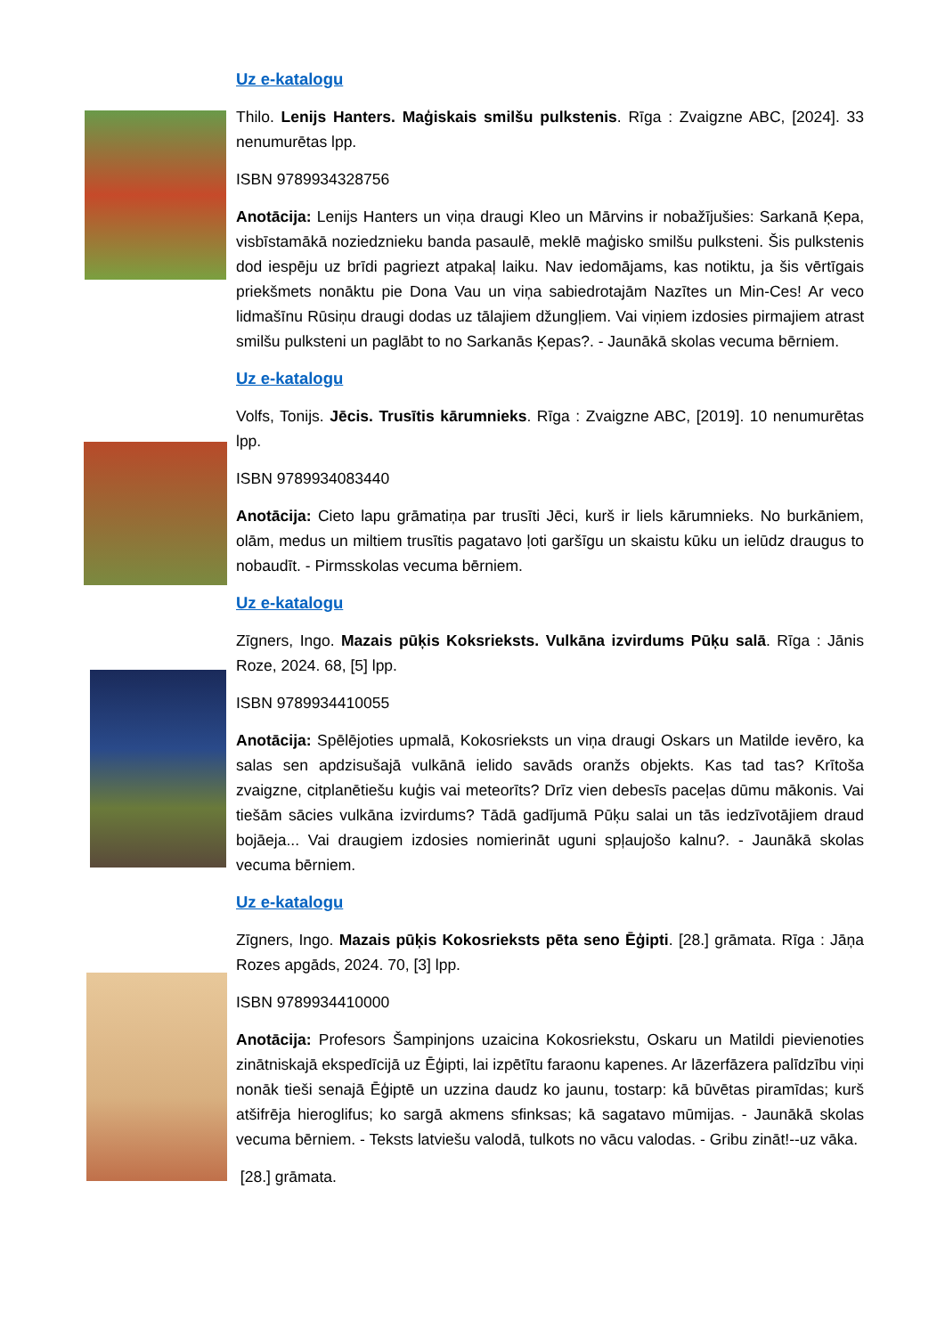Uz e-katalogu
Thilo. Lenijs Hanters. Maģiskais smilšu pulkstenis. Rīga : Zvaigzne ABC, [2024]. 33 nenumurētas lpp.
ISBN 9789934328756
Anotācija: Lenijs Hanters un viņa draugi Kleo un Mārvins ir nobažījušies: Sarkanā Ķepa, visbīstamākā noziedznieku banda pasaulē, meklē maģisko smilšu pulksteni. Šis pulkstenis dod iespēju uz brīdi pagriezt atpakaļ laiku. Nav iedomājams, kas notiktu, ja šis vērtīgais priekšmets nonāktu pie Dona Vau un viņa sabiedrotajām Nazītes un Min-Ces! Ar veco lidmašīnu Rūsiņu draugi dodas uz tālajiem džungļiem. Vai viņiem izdosies pirmajiem atrast smilšu pulksteni un paglābt to no Sarkanās Ķepas?. - Jaunākā skolas vecuma bērniem.
Uz e-katalogu
Volfs, Tonijs. Jēcis. Trusītis kārumnieks. Rīga : Zvaigzne ABC, [2019]. 10 nenumurētas lpp.
ISBN 9789934083440
Anotācija: Cieto lapu grāmatiņa par trusīti Jēci, kurš ir liels kārumnieks. No burkāniem, olām, medus un miltiem trusītis pagatavo ļoti garšīgu un skaistu kūku un ielūdz draugus to nobaudīt. - Pirmsskolas vecuma bērniem.
Uz e-katalogu
Zīgners, Ingo. Mazais pūķis Koksrieksts. Vulkāna izvirdums Pūķu salā. Rīga : Jānis Roze, 2024. 68, [5] lpp.
ISBN 9789934410055
Anotācija: Spēlējoties upmalā, Kokosrieksts un viņa draugi Oskars un Matilde ievēro, ka salas sen apdzisušajā vulkānā ielido savāds oranžs objekts. Kas tad tas? Krītoša zvaigzne, citplanētiešu kuģis vai meteorīts? Drīz vien debesīs paceļas dūmu mākonis. Vai tiešām sācies vulkāna izvirdums? Tādā gadījumā Pūķu salai un tās iedzīvotājiem draud bojāeja... Vai draugiem izdosies nomierināt uguni spļaujošo kalnu?. - Jaunākā skolas vecuma bērniem.
Uz e-katalogu
Zīgners, Ingo. Mazais pūķis Kokosrieksts pēta seno Ēģipti. [28.] grāmata. Rīga : Jāņa Rozes apgāds, 2024. 70, [3] lpp.
ISBN 9789934410000
Anotācija: Profesors Šampinjons uzaicina Kokosriekstu, Oskaru un Matildi pievienoties zinātniskajā ekspedīcijā uz Ēģipti, lai izpētītu faraonu kapenes. Ar lāzerfāzera palīdzību viņi nonāk tieši senajā Ēģiptē un uzzina daudz ko jaunu, tostarp: kā būvētas piramīdas; kurš atšifrēja hieroglifus; ko sargā akmens sfinksas; kā sagatavo mūmijas. - Jaunākā skolas vecuma bērniem. - Teksts latviešu valodā, tulkots no vācu valodas. - Gribu zināt!--uz vāka.
[28.] grāmata.